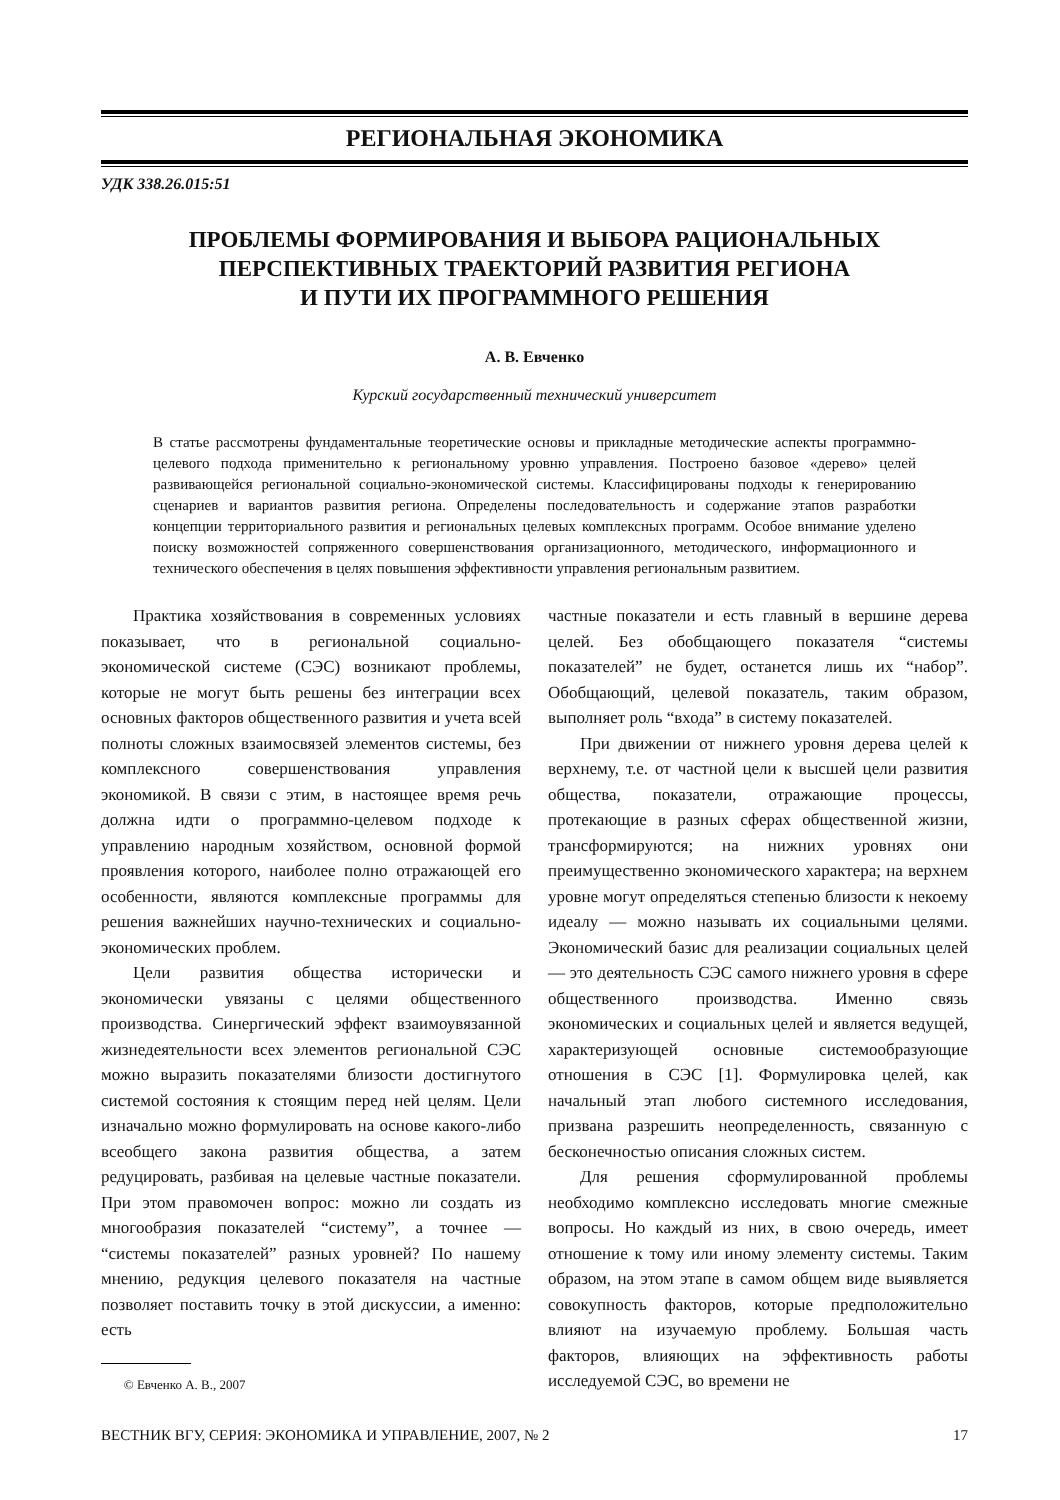РЕГИОНАЛЬНАЯ ЭКОНОМИКА
УДК 338.26.015:51
ПРОБЛЕМЫ ФОРМИРОВАНИЯ И ВЫБОРА РАЦИОНАЛЬНЫХ
ПЕРСПЕКТИВНЫХ ТРАЕКТОРИЙ РАЗВИТИЯ РЕГИОНА
И ПУТИ ИХ ПРОГРАММНОГО РЕШЕНИЯ
А. В. Евченко
Курский государственный технический университет
В статье рассмотрены фундаментальные теоретические основы и прикладные методические аспекты программно-целевого подхода применительно к региональному уровню управления. Построено базовое «дерево» целей развивающейся региональной социально-экономической системы. Классифицированы подходы к генерированию сценариев и вариантов развития региона. Определены последовательность и содержание этапов разработки концепции территориального развития и региональных целевых комплексных программ. Особое внимание уделено поиску возможностей сопряженного совершенствования организационного, методического, информационного и технического обеспечения в целях повышения эффективности управления региональным развитием.
Практика хозяйствования в современных условиях показывает, что в региональной социально-экономической системе (СЭС) возникают проблемы, которые не могут быть решены без интеграции всех основных факторов общественного развития и учета всей полноты сложных взаимосвязей элементов системы, без комплексного совершенствования управления экономикой. В связи с этим, в настоящее время речь должна идти о программно-целевом подходе к управлению народным хозяйством, основной формой проявления которого, наиболее полно отражающей его особенности, являются комплексные программы для решения важнейших научно-технических и социально-экономических проблем.
Цели развития общества исторически и экономически увязаны с целями общественного производства. Синергический эффект взаимоувязанной жизнедеятельности всех элементов региональной СЭС можно выразить показателями близости достигнутого системой состояния к стоящим перед ней целям. Цели изначально можно формулировать на основе какого-либо всеобщего закона развития общества, а затем редуцировать, разбивая на целевые частные показатели. При этом правомочен вопрос: можно ли создать из многообразия показателей “систему”, а точнее — “системы показателей” разных уровней? По нашему мнению, редукция целевого показателя на частные позволяет поставить точку в этой дискуссии, а именно: есть
© Евченко А. В., 2007
частные показатели и есть главный в вершине дерева целей. Без обобщающего показателя “системы показателей” не будет, останется лишь их “набор”. Обобщающий, целевой показатель, таким образом, выполняет роль “входа” в систему показателей.
При движении от нижнего уровня дерева целей к верхнему, т.е. от частной цели к высшей цели развития общества, показатели, отражающие процессы, протекающие в разных сферах общественной жизни, трансформируются; на нижних уровнях они преимущественно экономического характера; на верхнем уровне могут определяться степенью близости к некоему идеалу — можно называть их социальными целями. Экономический базис для реализации социальных целей — это деятельность СЭС самого нижнего уровня в сфере общественного производства. Именно связь экономических и социальных целей и является ведущей, характеризующей основные системообразующие отношения в СЭС [1]. Формулировка целей, как начальный этап любого системного исследования, призвана разрешить неопределенность, связанную с бесконечностью описания сложных систем.
Для решения сформулированной проблемы необходимо комплексно исследовать многие смежные вопросы. Но каждый из них, в свою очередь, имеет отношение к тому или иному элементу системы. Таким образом, на этом этапе в самом общем виде выявляется совокупность факторов, которые предположительно влияют на изучаемую проблему. Большая часть факторов, влияющих на эффективность работы исследуемой СЭС, во времени не
ВЕСТНИК ВГУ, СЕРИЯ: ЭКОНОМИКА И УПРАВЛЕНИЕ, 2007, № 2 17